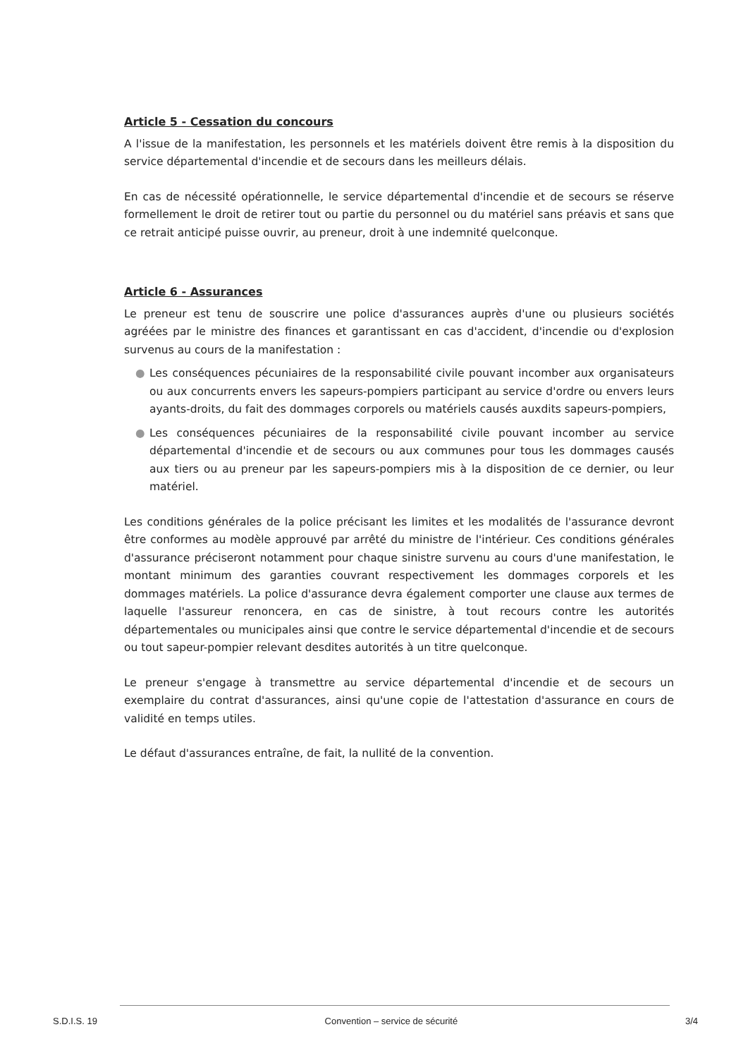Article 5 - Cessation du concours
A l'issue de la manifestation, les personnels et les matériels doivent être remis à la disposition du service départemental d'incendie et de secours dans les meilleurs délais.
En cas de nécessité opérationnelle, le service départemental d'incendie et de secours se réserve formellement le droit de retirer tout ou partie du personnel ou du matériel sans préavis et sans que ce retrait anticipé puisse ouvrir, au preneur, droit à une indemnité quelconque.
Article 6 - Assurances
Le preneur est tenu de souscrire une police d'assurances auprès d'une ou plusieurs sociétés agréées par le ministre des finances et garantissant en cas d'accident, d'incendie ou d'explosion survenus au cours de la manifestation :
● Les conséquences pécuniaires de la responsabilité civile pouvant incomber aux organisateurs ou aux concurrents envers les sapeurs-pompiers participant au service d'ordre ou envers leurs ayants-droits, du fait des dommages corporels ou matériels causés auxdits sapeurs-pompiers,
● Les conséquences pécuniaires de la responsabilité civile pouvant incomber au service départemental d'incendie et de secours ou aux communes pour tous les dommages causés aux tiers ou au preneur par les sapeurs-pompiers mis à la disposition de ce dernier, ou leur matériel.
Les conditions générales de la police précisant les limites et les modalités de l'assurance devront être conformes au modèle approuvé par arrêté du ministre de l'intérieur. Ces conditions générales d'assurance préciseront notamment pour chaque sinistre survenu au cours d'une manifestation, le montant minimum des garanties couvrant respectivement les dommages corporels et les dommages matériels. La police d'assurance devra également comporter une clause aux termes de laquelle l'assureur renoncera, en cas de sinistre, à tout recours contre les autorités départementales ou municipales ainsi que contre le service départemental d'incendie et de secours ou tout sapeur-pompier relevant desdites autorités à un titre quelconque.
Le preneur s'engage à transmettre au service départemental d'incendie et de secours un exemplaire du contrat d'assurances, ainsi qu'une copie de l'attestation d'assurance en cours de validité en temps utiles.
Le défaut d'assurances entraîne, de fait, la nullité de la convention.
S.D.I.S. 19 Convention – service de sécurité 3/4